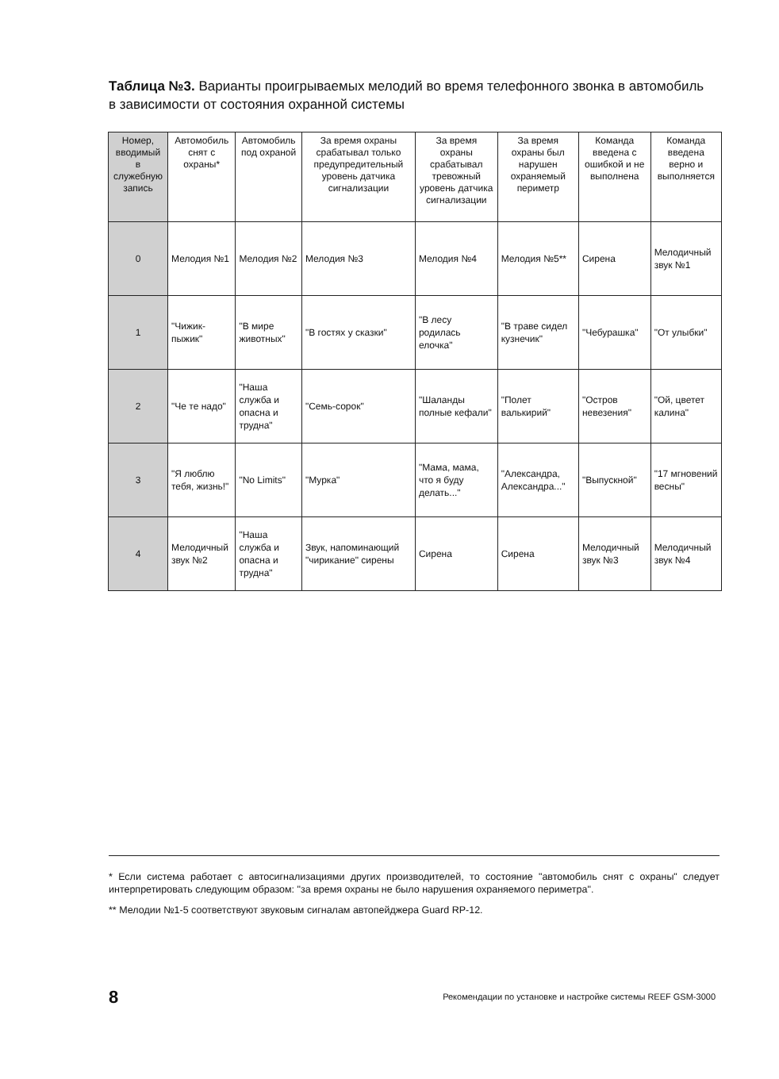Таблица №3. Варианты проигрываемых мелодий во время телефонного звонка в автомобиль в зависимости от состояния охранной системы
| Номер, вводимый в служебную запись | Автомобиль снят с охраны* | Автомобиль под охраной | За время охраны срабатывал только предупредительный уровень датчика сигнализации | За время охраны срабатывал тревожный уровень датчика сигнализации | За время охраны был нарушен охраняемый периметр | Команда введена с ошибкой и не выполнена | Команда введена верно и выполняется |
| --- | --- | --- | --- | --- | --- | --- | --- |
| 0 | Мелодия №1 | Мелодия №2 | Мелодия №3 | Мелодия №4 | Мелодия №5** | Сирена | Мелодичный звук №1 |
| 1 | "Чижик-пыжик" | "В мире животных" | "В гостях у сказки" | "В лесу родилась елочка" | "В траве сидел кузнечик" | "Чебурашка" | "От улыбки" |
| 2 | "Че те надо" | "Наша служба и опасна и трудна" | "Семь-сорок" | "Шаланды полные кефали" | "Полет валькирий" | "Остров невезения" | "Ой, цветет калина" |
| 3 | "Я люблю тебя, жизнь!" | "No Limits" | "Мурка" | "Мама, мама, что я буду делать..." | "Александра, Александра..." | "Выпускной" | "17 мгновений весны" |
| 4 | Мелодичный звук №2 | "Наша служба и опасна и трудна" | Звук, напоминающий "чирикание" сирены | Сирена | Сирена | Мелодичный звук №3 | Мелодичный звук №4 |
* Если система работает с автосигнализациями других производителей, то состояние "автомобиль снят с охраны" следует интерпретировать следующим образом: "за время охраны не было нарушения охраняемого периметра".
** Мелодии №1-5 соответствуют звуковым сигналам автопейджера Guard RP-12.
8
Рекомендации по установке и настройке системы REEF GSM-3000